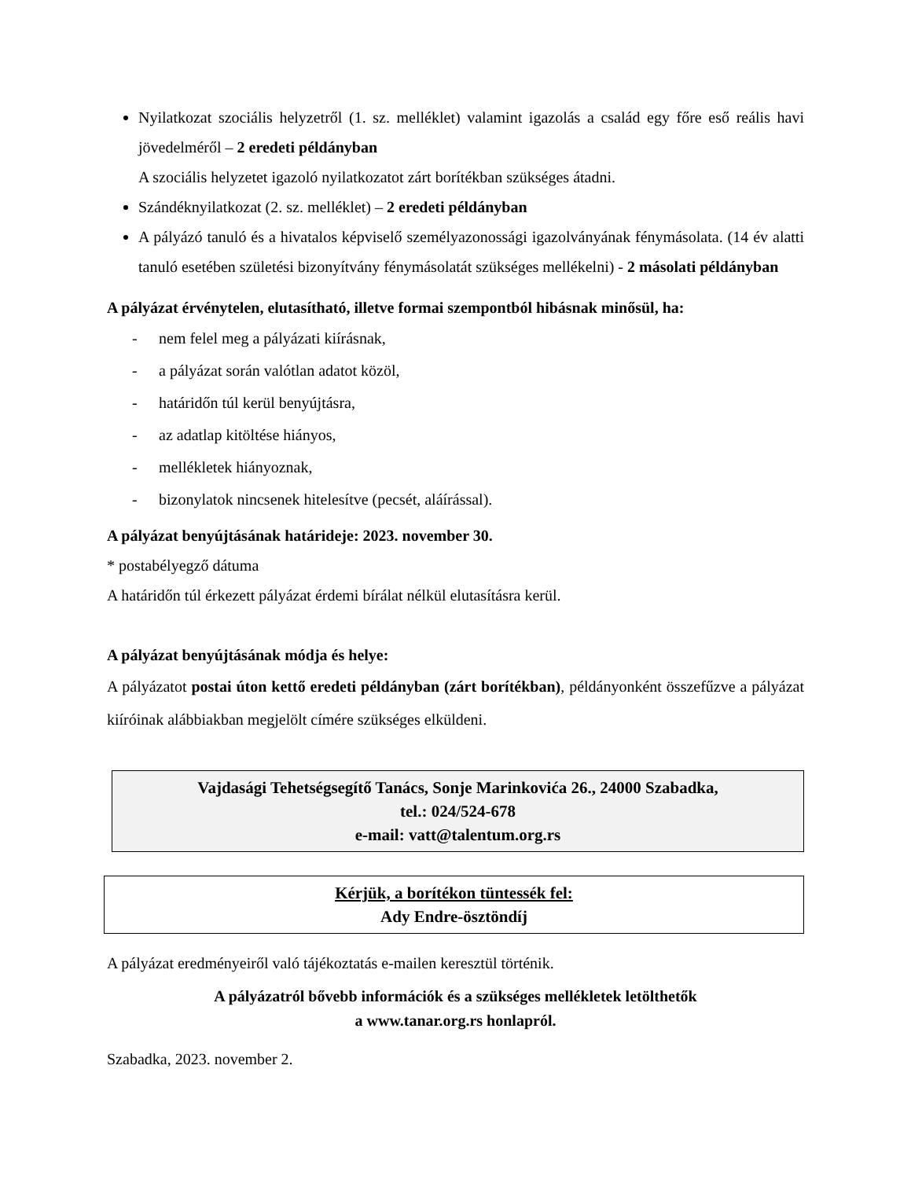Nyilatkozat szociális helyzetről (1. sz. melléklet) valamint igazolás a család egy főre eső reális havi jövedelméről – 2 eredeti példányban
A szociális helyzetet igazoló nyilatkozatot zárt borítékban szükséges átadni.
Szándéknyilatkozat (2. sz. melléklet) – 2 eredeti példányban
A pályázó tanuló és a hivatalos képviselő személyazonossági igazolványának fénymásolata. (14 év alatti tanuló esetében születési bizonyítvány fénymásolatát szükséges mellékelni) - 2 másolati példányban
A pályázat érvénytelen, elutasítható, illetve formai szempontból hibásnak minősül, ha:
- nem felel meg a pályázati kiírásnak,
- a pályázat során valótlan adatot közöl,
- határidőn túl kerül benyújtásra,
- az adatlap kitöltése hiányos,
- mellékletek hiányoznak,
- bizonylatok nincsenek hitelesítve (pecsét, aláírással).
A pályázat benyújtásának határideje: 2023. november 30.
* postabélyegző dátuma
A határidőn túl érkezett pályázat érdemi bírálat nélkül elutasításra kerül.
A pályázat benyújtásának módja és helye:
A pályázatot postai úton kettő eredeti példányban (zárt borítékban), példányonként összefűzve a pályázat kiíróinak alábbiakban megjelölt címére szükséges elküldeni.
Vajdasági Tehetségsegítő Tanács, Sonje Marinkovića 26., 24000 Szabadka,
tel.: 024/524-678
e-mail: vatt@talentum.org.rs
Kérjük, a borítékon tüntessék fel:
Ady Endre-ösztöndíj
A pályázat eredményeiről való tájékoztatás e-mailen keresztül történik.
A pályázatról bővebb információk és a szükséges mellékletek letölthetők
a www.tanar.org.rs honlapról.
Szabadka, 2023. november 2.